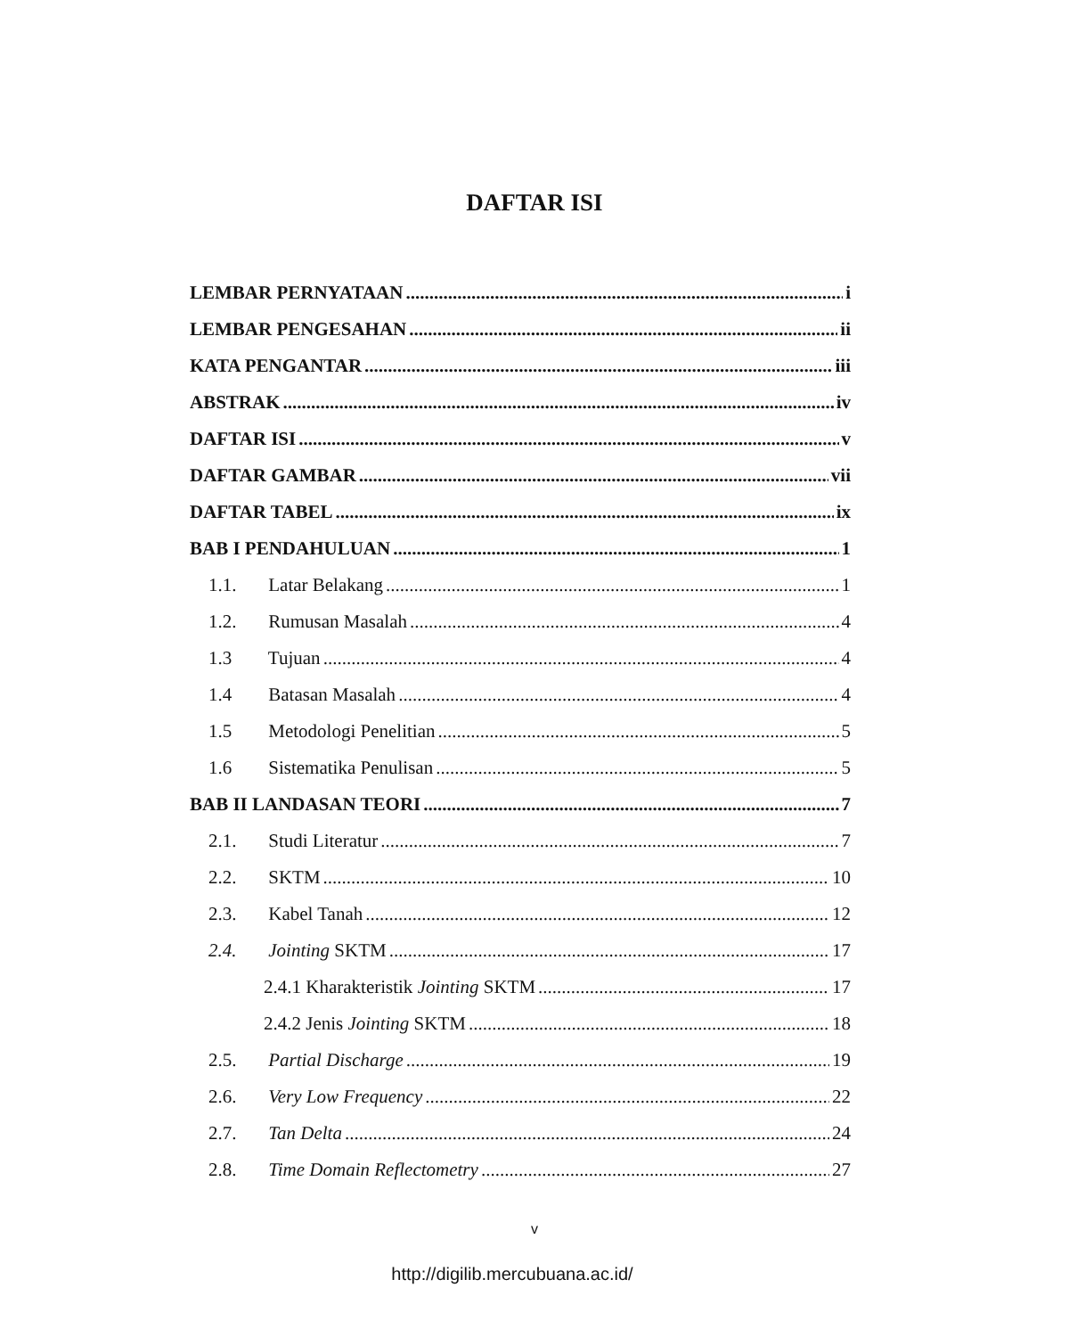DAFTAR ISI
LEMBAR PERNYATAAN i
LEMBAR PENGESAHAN ii
KATA PENGANTAR iii
ABSTRAK iv
DAFTAR ISI v
DAFTAR GAMBAR vii
DAFTAR TABEL ix
BAB I PENDAHULUAN 1
1.1. Latar Belakang 1
1.2. Rumusan Masalah 4
1.3 Tujuan 4
1.4 Batasan Masalah 4
1.5 Metodologi Penelitian 5
1.6 Sistematika Penulisan 5
BAB II LANDASAN TEORI 7
2.1. Studi Literatur 7
2.2. SKTM 10
2.3. Kabel Tanah 12
2.4. Jointing SKTM 17
2.4.1 Kharakteristik Jointing SKTM 17
2.4.2 Jenis Jointing SKTM 18
2.5. Partial Discharge 19
2.6. Very Low Frequency 22
2.7. Tan Delta 24
2.8. Time Domain Reflectometry 27
v
http://digilib.mercubuana.ac.id/